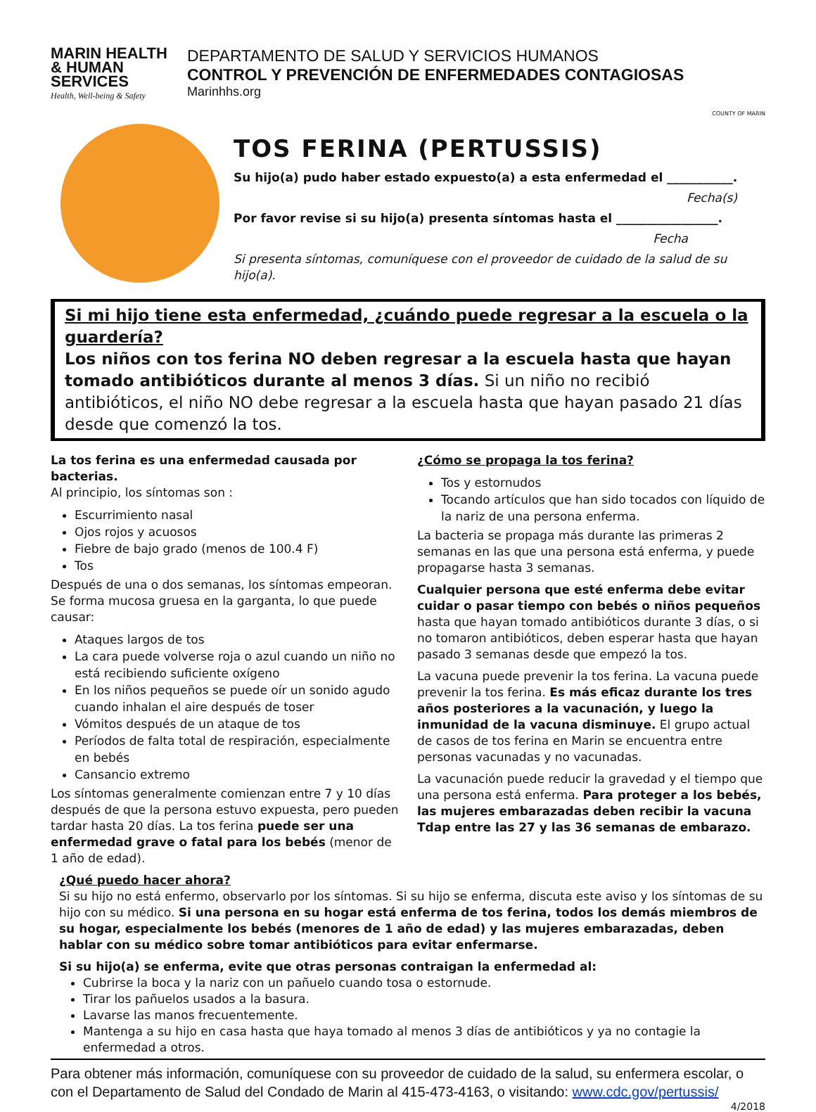MARIN HEALTH & HUMAN SERVICES
Health, Well-being & Safety
DEPARTAMENTO DE SALUD Y SERVICIOS HUMANOS
CONTROL Y PREVENCIÓN DE ENFERMEDADES CONTAGIOSAS
Marinhhs.org
COUNTY OF MARIN
TOS FERINA (PERTUSSIS)
Su hijo(a) pudo haber estado expuesto(a) a esta enfermedad el ___________.
Fecha(s)
Por favor revise si su hijo(a) presenta síntomas hasta el _________________.
Fecha
Si presenta síntomas, comuníquese con el proveedor de cuidado de la salud de su hijo(a).
Si mi hijo tiene esta enfermedad, ¿cuándo puede regresar a la escuela o la guardería?
Los niños con tos ferina NO deben regresar a la escuela hasta que hayan tomado antibióticos durante al menos 3 días. Si un niño no recibió antibióticos, el niño NO debe regresar a la escuela hasta que hayan pasado 21 días desde que comenzó la tos.
La tos ferina es una enfermedad causada por bacterias.
Al principio, los síntomas son :
Escurrimiento nasal
Ojos rojos y acuosos
Fiebre de bajo grado (menos de 100.4 F)
Tos
Después de una o dos semanas, los síntomas empeoran. Se forma mucosa gruesa en la garganta, lo que puede causar:
Ataques largos de tos
La cara puede volverse roja o azul cuando un niño no está recibiendo suficiente oxígeno
En los niños pequeños se puede oír un sonido agudo cuando inhalan el aire después de toser
Vómitos después de un ataque de tos
Períodos de falta total de respiración, especialmente en bebés
Cansancio extremo
Los síntomas generalmente comienzan entre 7 y 10 días después de que la persona estuvo expuesta, pero pueden tardar hasta 20 días. La tos ferina puede ser una enfermedad grave o fatal para los bebés (menor de 1 año de edad).
¿Cómo se propaga la tos ferina?
Tos y estornudos
Tocando artículos que han sido tocados con líquido de la nariz de una persona enferma.
La bacteria se propaga más durante las primeras 2 semanas en las que una persona está enferma, y puede propagarse hasta 3 semanas.
Cualquier persona que esté enferma debe evitar cuidar o pasar tiempo con bebés o niños pequeños hasta que hayan tomado antibióticos durante 3 días, o si no tomaron antibióticos, deben esperar hasta que hayan pasado 3 semanas desde que empezó la tos.
La vacuna puede prevenir la tos ferina. La vacuna puede prevenir la tos ferina. Es más eficaz durante los tres años posteriores a la vacunación, y luego la inmunidad de la vacuna disminuye. El grupo actual de casos de tos ferina en Marin se encuentra entre personas vacunadas y no vacunadas.
La vacunación puede reducir la gravedad y el tiempo que una persona está enferma. Para proteger a los bebés, las mujeres embarazadas deben recibir la vacuna Tdap entre las 27 y las 36 semanas de embarazo.
¿Qué puedo hacer ahora?
Si su hijo no está enfermo, observarlo por los síntomas. Si su hijo se enferma, discuta este aviso y los síntomas de su hijo con su médico. Si una persona en su hogar está enferma de tos ferina, todos los demás miembros de su hogar, especialmente los bebés (menores de 1 año de edad) y las mujeres embarazadas, deben hablar con su médico sobre tomar antibióticos para evitar enfermarse.
Si su hijo(a) se enferma, evite que otras personas contraigan la enfermedad al:
Cubrirse la boca y la nariz con un pañuelo cuando tosa o estornude.
Tirar los pañuelos usados a la basura.
Lavarse las manos frecuentemente.
Mantenga a su hijo en casa hasta que haya tomado al menos 3 días de antibióticos y ya no contagie la enfermedad a otros.
Para obtener más información, comuníquese con su proveedor de cuidado de la salud, su enfermera escolar, o con el Departamento de Salud del Condado de Marin al 415-473-4163, o visitando: www.cdc.gov/pertussis/
4/2018